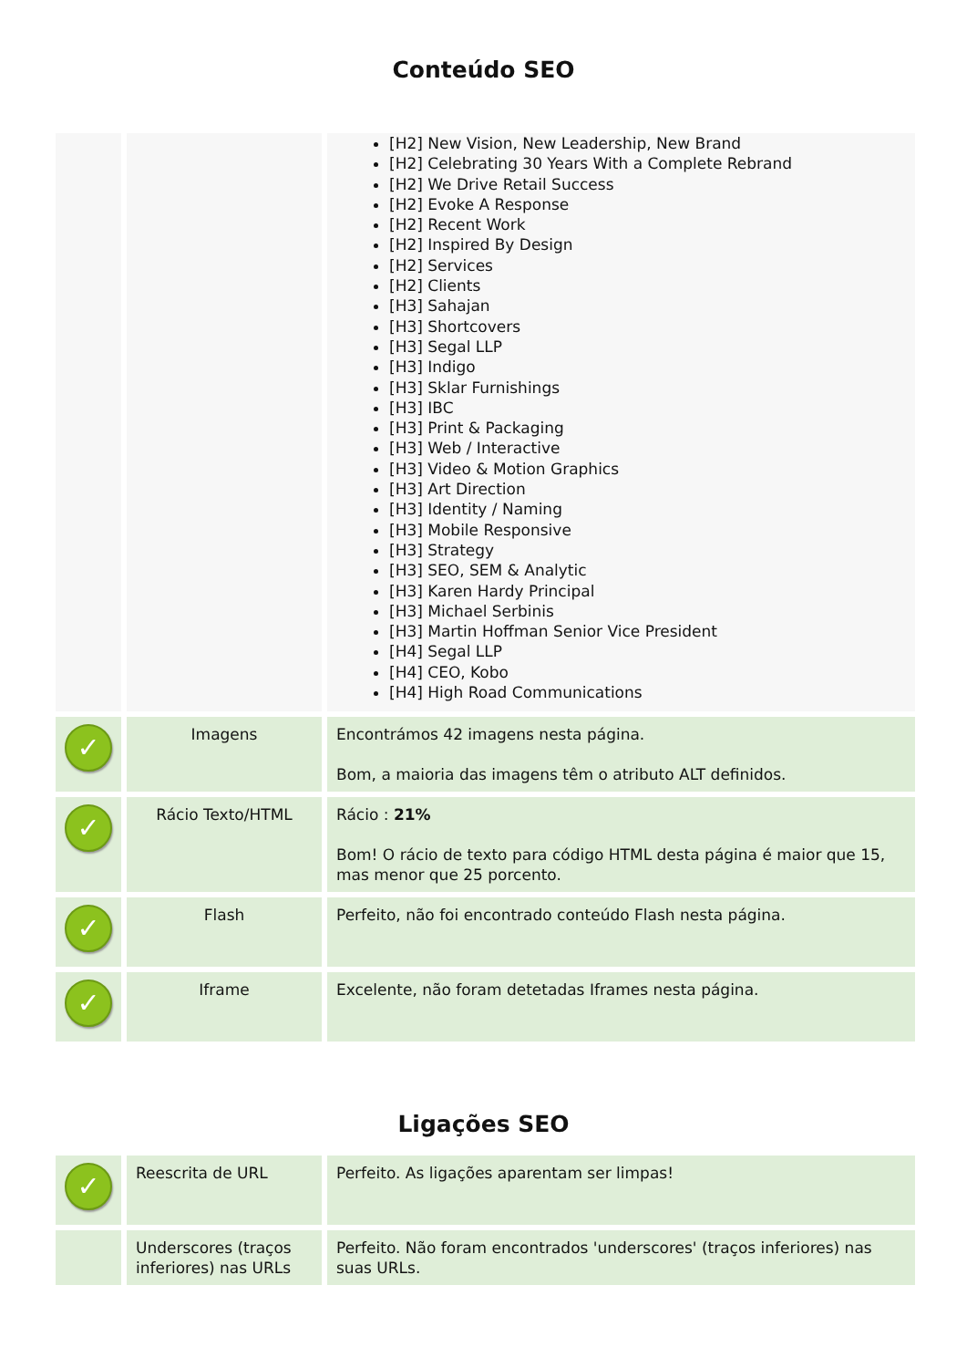Conteúdo SEO
| | | [H2] New Vision, New Leadership, New Brand [H2] Celebrating 30 Years With a Complete Rebrand [H2] We Drive Retail Success [H2] Evoke A Response [H2] Recent Work [H2] Inspired By Design [H2] Services [H2] Clients [H3] Sahajan [H3] Shortcovers [H3] Segal LLP [H3] Indigo [H3] Sklar Furnishings [H3] IBC [H3] Print & Packaging [H3] Web / Interactive [H3] Video & Motion Graphics [H3] Art Direction [H3] Identity / Naming [H3] Mobile Responsive [H3] Strategy [H3] SEO, SEM & Analytic [H3] Karen Hardy Principal [H3] Michael Serbinis [H3] Martin Hoffman Senior Vice President [H4] Segal LLP [H4] CEO, Kobo [H4] High Road Communications |
| ✓ | Imagens | Encontrámos 42 imagens nesta página. Bom, a maioria das imagens têm o atributo ALT definidos. |
| ✓ | Rácio Texto/HTML | Rácio : 21% Bom! O rácio de texto para código HTML desta página é maior que 15, mas menor que 25 porcento. |
| ✓ | Flash | Perfeito, não foi encontrado conteúdo Flash nesta página. |
| ✓ | Iframe | Excelente, não foram detetadas Iframes nesta página. |
Ligações SEO
| ✓ | Reescrita de URL | Perfeito. As ligações aparentam ser limpas! |
| | Underscores (traços inferiores) nas URLs | Perfeito. Não foram encontrados 'underscores' (traços inferiores) nas suas URLs. |